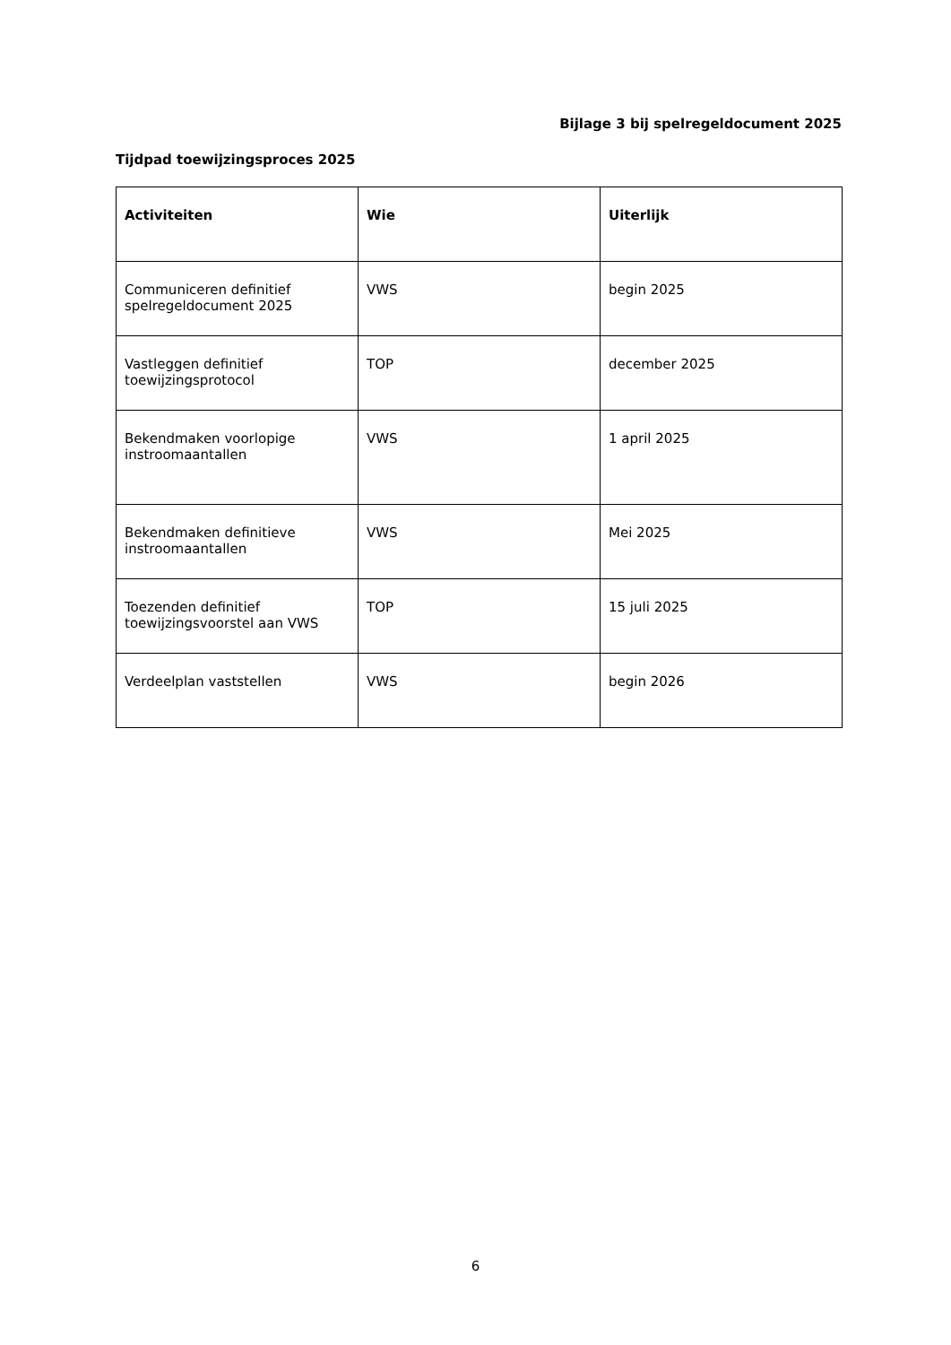Bijlage 3 bij spelregeldocument 2025
Tijdpad toewijzingsproces 2025
| Activiteiten | Wie | Uiterlijk |
| --- | --- | --- |
| Communiceren definitief spelregeldocument 2025 | VWS | begin 2025 |
| Vastleggen definitief toewijzingsprotocol | TOP | december 2025 |
| Bekendmaken voorlopige instroomaantallen | VWS | 1 april 2025 |
| Bekendmaken definitieve instroomaantallen | VWS | Mei 2025 |
| Toezenden definitief toewijzingsvoorstel aan VWS | TOP | 15 juli 2025 |
| Verdeelplan vaststellen | VWS | begin 2026 |
6